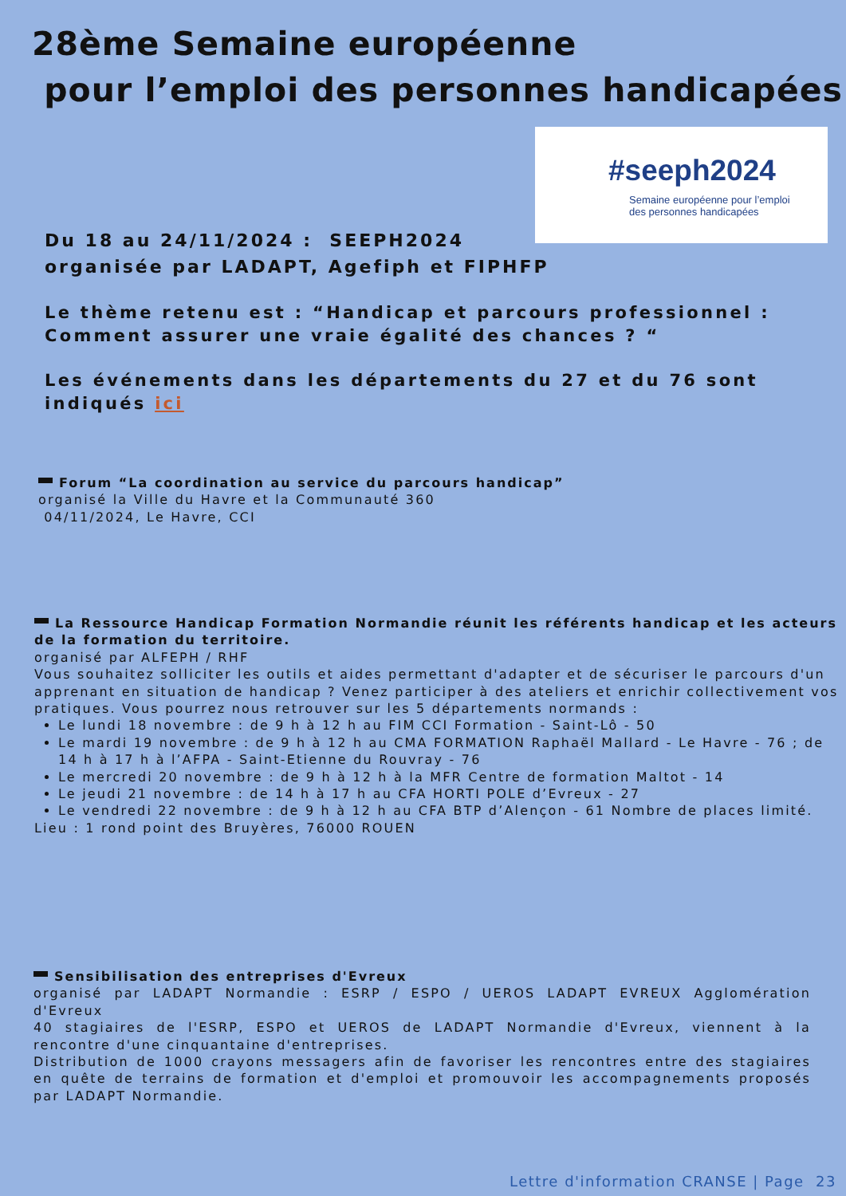28ème Semaine européenne
pour l’emploi des personnes handicapées
#seeph2024
Semaine européenne pour l’emploi
des personnes handicapées
Du 18 au 24/11/2024 : SEEPH2024
organisée par LADAPT, Agefiph et FIPHFP
Le thème retenu est : “Handicap et parcours professionnel : Comment assurer une vraie égalité des chances ? “
Les événements dans les départements du 27 et du 76 sont indiqués ici
Forum “La coordination au service du parcours handicap”
organisé la Ville du Havre et la Communauté 360
04/11/2024, Le Havre, CCI
La Ressource Handicap Formation Normandie réunit les référents handicap et les acteurs de la formation du territoire.
organisé par ALFEPH / RHF
Vous souhaitez solliciter les outils et aides permettant d'adapter et de sécuriser le parcours d'un apprenant en situation de handicap ? Venez participer à des ateliers et enrichir collectivement vos pratiques. Vous pourrez nous retrouver sur les 5 départements normands :
Le lundi 18 novembre : de 9 h à 12 h au FIM CCI Formation - Saint-Lô - 50
Le mardi 19 novembre : de 9 h à 12 h au CMA FORMATION Raphaël Mallard - Le Havre - 76 ; de 14 h à 17 h à l’AFPA - Saint-Etienne du Rouvray - 76
Le mercredi 20 novembre : de 9 h à 12 h à la MFR Centre de formation Maltot - 14
Le jeudi 21 novembre : de 14 h à 17 h au CFA HORTI POLE d’Evreux - 27
Le vendredi 22 novembre : de 9 h à 12 h au CFA BTP d’Alençon - 61 Nombre de places limité.
Lieu : 1 rond point des Bruyères, 76000 ROUEN
Sensibilisation des entreprises d'Evreux
organisé par LADAPT Normandie : ESRP / ESPO / UEROS LADAPT EVREUX Agglomération d'Evreux
40 stagiaires de l'ESRP, ESPO et UEROS de LADAPT Normandie d'Evreux, viennent à la rencontre d'une cinquantaine d'entreprises.
Distribution de 1000 crayons messagers afin de favoriser les rencontres entre des stagiaires en quête de terrains de formation et d'emploi et promouvoir les accompagnements proposés par LADAPT Normandie.
Lettre d'information CRANSE | Page 23